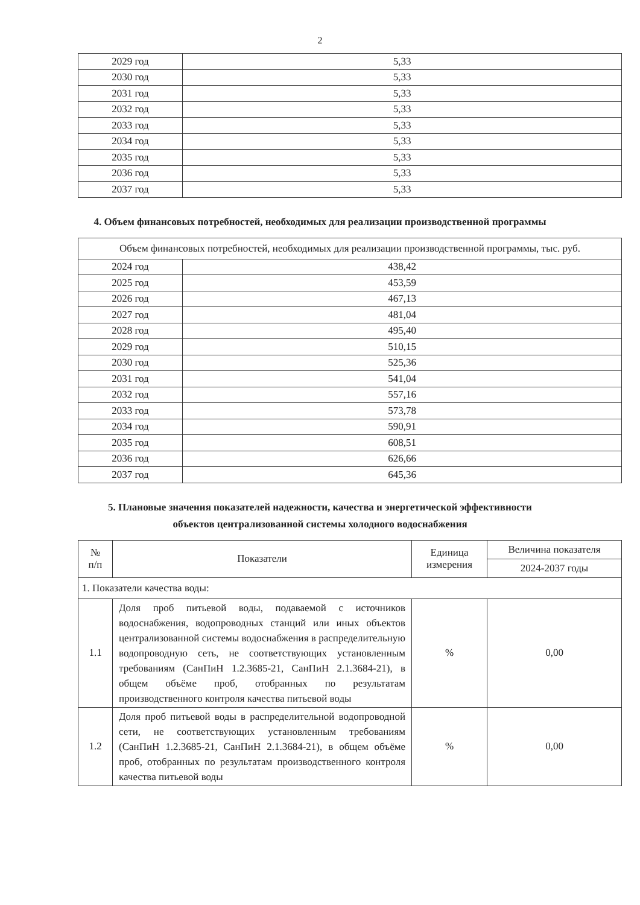2
| 2029 год | 5,33 |
| 2030 год | 5,33 |
| 2031 год | 5,33 |
| 2032 год | 5,33 |
| 2033 год | 5,33 |
| 2034 год | 5,33 |
| 2035 год | 5,33 |
| 2036 год | 5,33 |
| 2037 год | 5,33 |
4. Объем финансовых потребностей, необходимых для реализации производственной программы
| Объем финансовых потребностей, необходимых для реализации производственной программы, тыс. руб. | |
| 2024 год | 438,42 |
| 2025 год | 453,59 |
| 2026 год | 467,13 |
| 2027 год | 481,04 |
| 2028 год | 495,40 |
| 2029 год | 510,15 |
| 2030 год | 525,36 |
| 2031 год | 541,04 |
| 2032 год | 557,16 |
| 2033 год | 573,78 |
| 2034 год | 590,91 |
| 2035 год | 608,51 |
| 2036 год | 626,66 |
| 2037 год | 645,36 |
5. Плановые значения показателей надежности, качества и энергетической эффективности
объектов централизованной системы холодного водоснабжения
| № п/п | Показатели | Единица измерения | Величина показателя |
| --- | --- | --- | --- |
| | | | 2024-2037 годы |
| 1. Показатели качества воды: | | | |
| 1.1 | Доля проб питьевой воды, подаваемой с источников водоснабжения, водопроводных станций или иных объектов централизованной системы водоснабжения в распределительную водопроводную сеть, не соответствующих установленным требованиям (СанПиН 1.2.3685-21, СанПиН 2.1.3684-21), в общем объёме проб, отобранных по результатам производственного контроля качества питьевой воды | % | 0,00 |
| 1.2 | Доля проб питьевой воды в распределительной водопроводной сети, не соответствующих установленным требованиям (СанПиН 1.2.3685-21, СанПиН 2.1.3684-21), в общем объёме проб, отобранных по результатам производственного контроля качества питьевой воды | % | 0,00 |